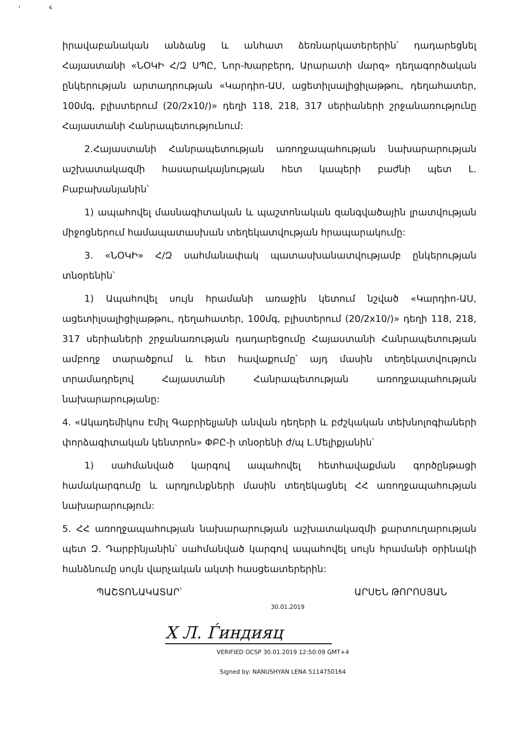ı ፍ
իրավաբանական անձանց և անհատ ձեռնարկատերերին՝ դադարեցնել Հայաստանի «ՆՕԿԻ Հ/Զ ՍՊԸ, Նոր-Խարբերդ, Արարատի մարզ» դեղագործական ընկերության արտադրության «Կարդիո-ԱՍ, ացետիլսալիցիլաթթու, դեղահատեր, 100մգ, բլիստերում (20/2x10/)» դեղի 118, 218, 317 սերիաների շրջանառությունը Հայաստանի Հանրապետությունում:
2.Հայաստանի Հանրապետության առողջապահության նախարարության աշխատակազմի հասարակայնության հետ կապերի բաժնի պետ Լ. Բաբախանյանին՝
1) ապահովել մասնագիտական և պաշտոնական զանգվածային լրատվության միջոցներում համապատասխան տեղեկատվության հրապարակումը:
3. «ՆՕԿԻ» Հ/Զ սահմանափակ պատասխանատվությամբ ընկերության տնօրենին՝
1) Ապահովել սույն հրամանի առաջին կետում նշված «Կարդիո-ԱՍ, ացետիլսալիցիլաթթու, դեղահատեր, 100մգ, բլիստերում (20/2x10/)» դեղի 118, 218, 317 սերիաների շրջանառության դադարեցումը Հայաստանի Հանրապետության ամբողջ տարածքում և հետ հավաքումը՝ այդ մասին տեղեկատվություն տրամադրելով Հայաստանի Հանրապետության առողջապահության նախարարությանը:
4. «Ակադեմիկոս Էմիլ Գաբրիելյանի անվան դեղերի և բժշկական տեխնոլոգիաների փորձագիտական կենտրոն» ՓԲԸ-ի տնօրենի ժ/պ Լ.Մելիքյանին՝
1) սահմանված կարգով ապահովել հետհավաքման գործընթացի համակարգումը և արդյունքների մասին տեղեկացնել ՀՀ առողջապահության նախարարություն:
5. ՀՀ առողջապահության նախարարության աշխատակազմի քարտուղարության պետ Զ. Դարբինյանին՝ սահմանված կարգով ապահովել սույն հրամանի օրինակի հանձնումը սույն վարչական ակտի հասցեատերերին:
ՊԱՇՏՈՆԱԿԱՏԱՐ՝ ԱՐՍԵՆ ԹՈՐՈՍՅԱՆ
30.01.2019
X Л. Ѓиндияц
VERIFIED OCSP 30.01.2019 12:50:09 GMT+4
Signed by: NANUSHYAN LENA 5114750164